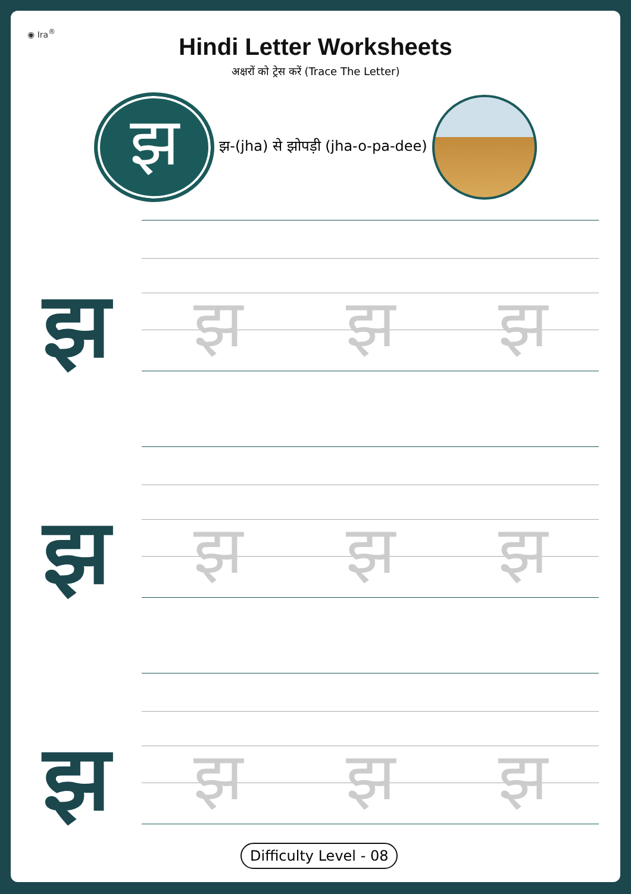◉ Ira<sup>®</sup>
Hindi Letter Worksheets
अक्षरों को ट्रेस करें (Trace The Letter)
झ
झ-(jha) से झोपड़ी (jha-o-pa-dee)
झ
झ झ झ
झ
झ झ झ
झ
झ झ झ
Difficulty Level - 08